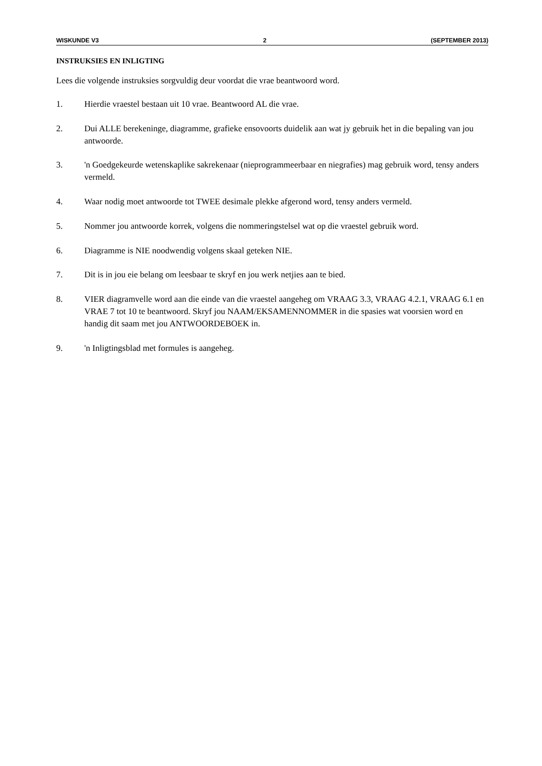WISKUNDE V3 2 (SEPTEMBER 2013)
INSTRUKSIES EN INLIGTING
Lees die volgende instruksies sorgvuldig deur voordat die vrae beantwoord word.
1. Hierdie vraestel bestaan uit 10 vrae. Beantwoord AL die vrae.
2. Dui ALLE berekeninge, diagramme, grafieke ensovoorts duidelik aan wat jy gebruik het in die bepaling van jou antwoorde.
3. 'n Goedgekeurde wetenskaplike sakrekenaar (nieprogrammeerbaar en niegrafies) mag gebruik word, tensy anders vermeld.
4. Waar nodig moet antwoorde tot TWEE desimale plekke afgerond word, tensy anders vermeld.
5. Nommer jou antwoorde korrek, volgens die nommeringstelsel wat op die vraestel gebruik word.
6. Diagramme is NIE noodwendig volgens skaal geteken NIE.
7. Dit is in jou eie belang om leesbaar te skryf en jou werk netjies aan te bied.
8. VIER diagramvelle word aan die einde van die vraestel aangeheg om VRAAG 3.3, VRAAG 4.2.1, VRAAG 6.1 en VRAE 7 tot 10 te beantwoord. Skryf jou NAAM/EKSAMENNOMMER in die spasies wat voorsien word en handig dit saam met jou ANTWOORDEBOEK in.
9. 'n Inligtingsblad met formules is aangeheg.